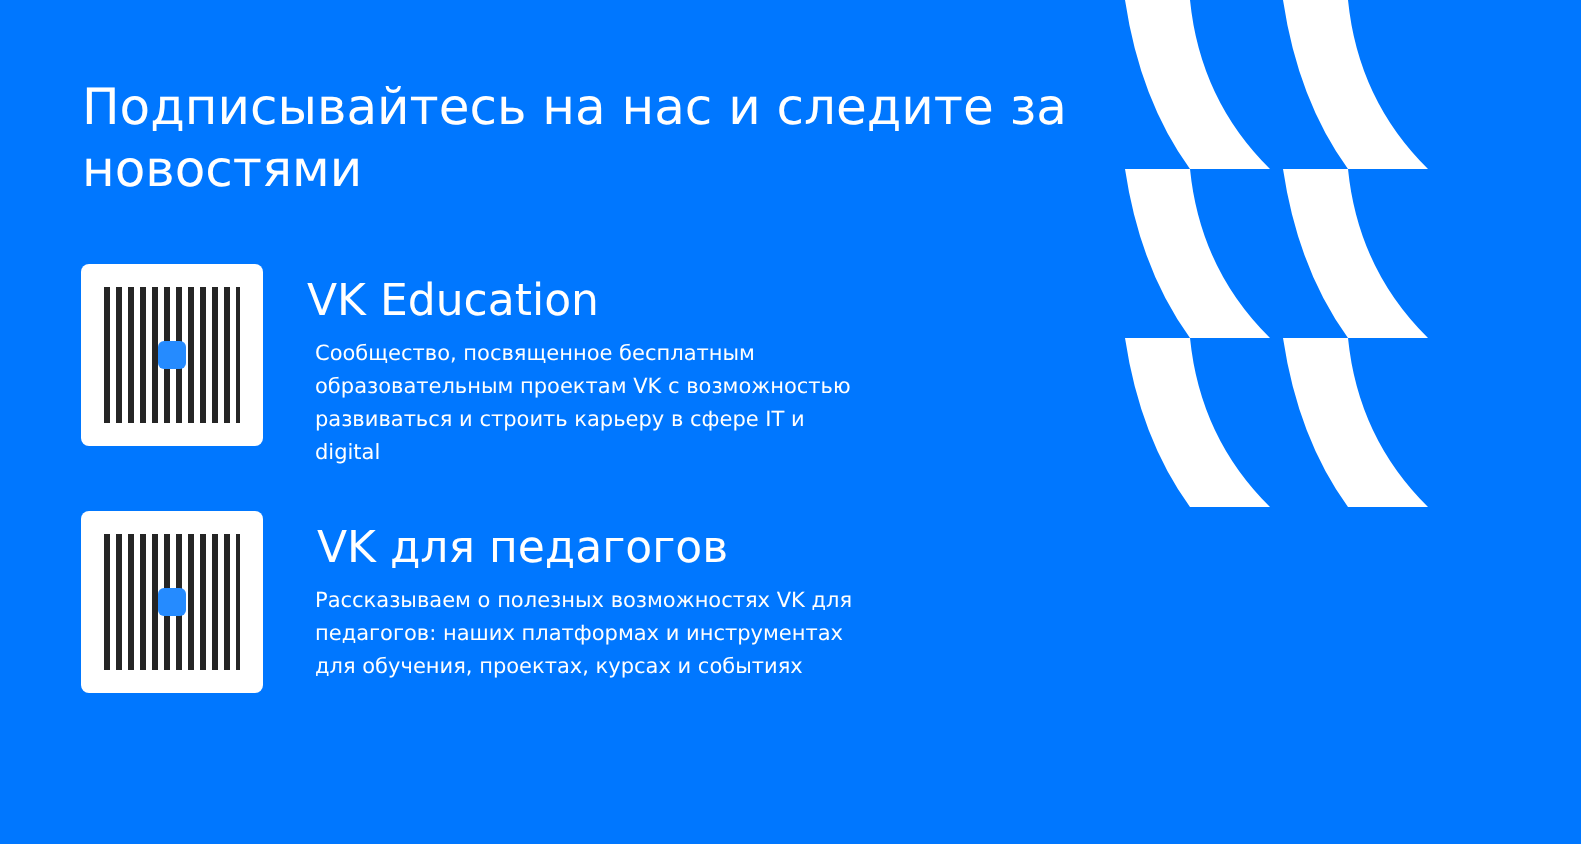Подписывайтесь на нас и следите за новостями
VK Education
Сообщество, посвященное бесплатным образовательным проектам VK с возможностью развиваться и строить карьеру в сфере IT и digital
VK для педагогов
Рассказываем о полезных возможностях VK для педагогов: наших платформах и инструментах для обучения, проектах, курсах и событиях